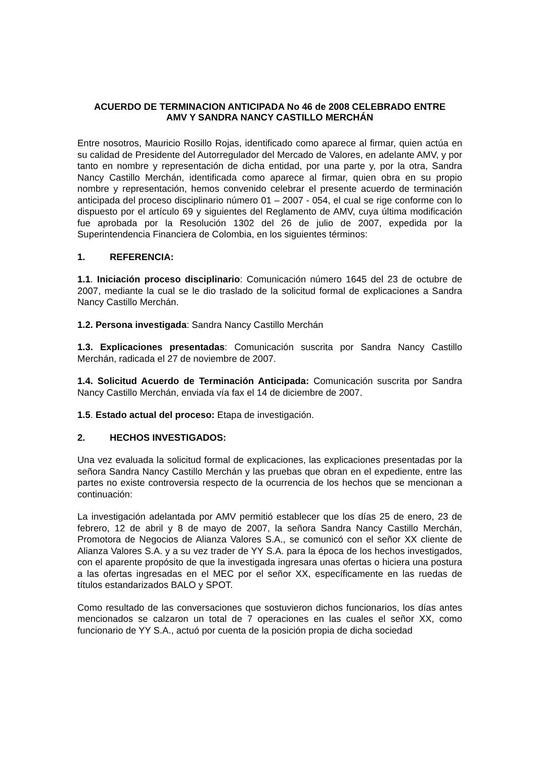ACUERDO DE TERMINACION ANTICIPADA No 46 de 2008 CELEBRADO ENTRE
AMV Y SANDRA NANCY CASTILLO MERCHÁN
Entre nosotros, Mauricio Rosillo Rojas, identificado como aparece al firmar, quien actúa en su calidad de Presidente del Autorregulador del Mercado de Valores, en adelante AMV, y por tanto en nombre y representación de dicha entidad, por una parte y, por la otra, Sandra Nancy Castillo Merchán, identificada como aparece al firmar, quien obra en su propio nombre y representación, hemos convenido celebrar el presente acuerdo de terminación anticipada del proceso disciplinario número 01 – 2007 - 054, el cual se rige conforme con lo dispuesto por el artículo 69 y siguientes del Reglamento de AMV, cuya última modificación fue aprobada por la Resolución 1302 del 26 de julio de 2007, expedida por la Superintendencia Financiera de Colombia, en los siguientes términos:
1. REFERENCIA:
1.1. Iniciación proceso disciplinario: Comunicación número 1645 del 23 de octubre de 2007, mediante la cual se le dio traslado de la solicitud formal de explicaciones a Sandra Nancy Castillo Merchán.
1.2. Persona investigada: Sandra Nancy Castillo Merchán
1.3. Explicaciones presentadas: Comunicación suscrita por Sandra Nancy Castillo Merchán, radicada el 27 de noviembre de 2007.
1.4. Solicitud Acuerdo de Terminación Anticipada: Comunicación suscrita por Sandra Nancy Castillo Merchán, enviada vía fax el 14 de diciembre de 2007.
1.5. Estado actual del proceso: Etapa de investigación.
2. HECHOS INVESTIGADOS:
Una vez evaluada la solicitud formal de explicaciones, las explicaciones presentadas por la señora Sandra Nancy Castillo Merchán y las pruebas que obran en el expediente, entre las partes no existe controversia respecto de la ocurrencia de los hechos que se mencionan a continuación:
La investigación adelantada por AMV permitió establecer que los días 25 de enero, 23 de febrero, 12 de abril y 8 de mayo de 2007, la señora Sandra Nancy Castillo Merchán, Promotora de Negocios de Alianza Valores S.A., se comunicó con el señor XX cliente de Alianza Valores S.A. y a su vez trader de YY S.A. para la época de los hechos investigados, con el aparente propósito de que la investigada ingresara unas ofertas o hiciera una postura a las ofertas ingresadas en el MEC por el señor XX, específicamente en las ruedas de títulos estandarizados BALO y SPOT.
Como resultado de las conversaciones que sostuvieron dichos funcionarios, los días antes mencionados se calzaron un total de 7 operaciones en las cuales el señor XX, como funcionario de YY S.A., actuó por cuenta de la posición propia de dicha sociedad